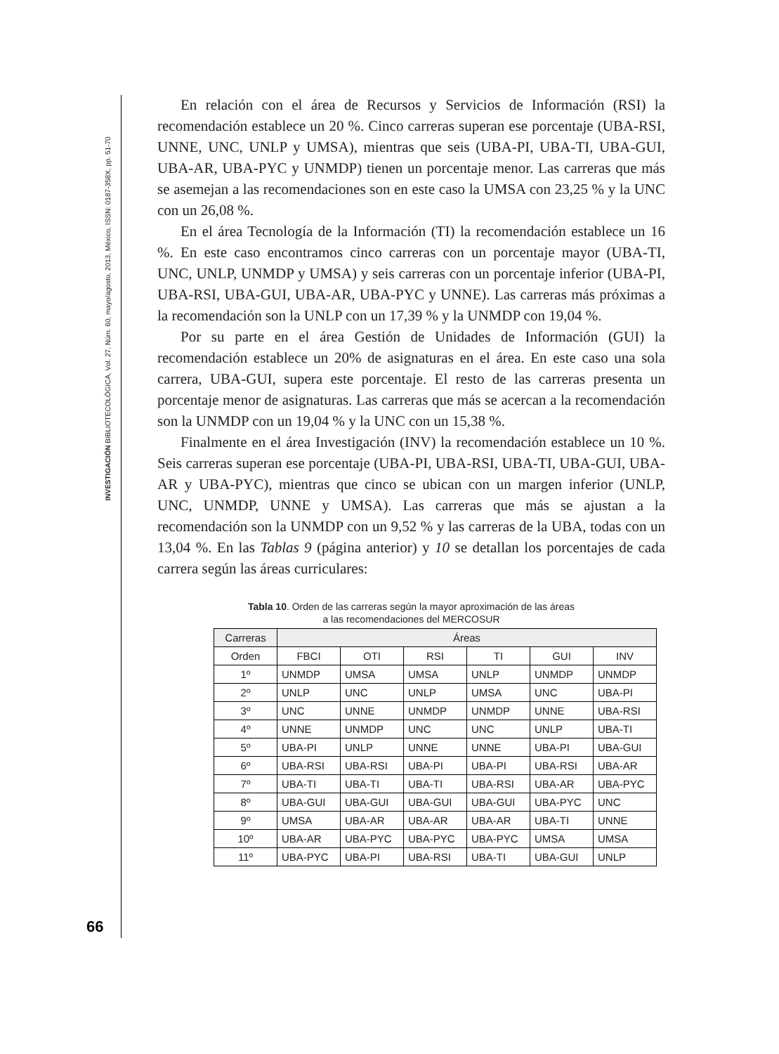INVESTIGACIÓN BIBLIOTECOLÓGICA, Vol. 27, Núm. 60, mayo/agosto, 2013, México, ISSN: 0187-358X, pp. 51-70
En relación con el área de Recursos y Servicios de Información (RSI) la recomendación establece un 20 %. Cinco carreras superan ese porcentaje (UBA-RSI, UNNE, UNC, UNLP y UMSA), mientras que seis (UBA-PI, UBA-TI, UBA-GUI, UBA-AR, UBA-PYC y UNMDP) tienen un porcentaje menor. Las carreras que más se asemejan a las recomendaciones son en este caso la UMSA con 23,25 % y la UNC con un 26,08 %.
En el área Tecnología de la Información (TI) la recomendación establece un 16 %. En este caso encontramos cinco carreras con un porcentaje mayor (UBA-TI, UNC, UNLP, UNMDP y UMSA) y seis carreras con un porcentaje inferior (UBA-PI, UBA-RSI, UBA-GUI, UBA-AR, UBA-PYC y UNNE). Las carreras más próximas a la recomendación son la UNLP con un 17,39 % y la UNMDP con 19,04 %.
Por su parte en el área Gestión de Unidades de Información (GUI) la recomendación establece un 20% de asignaturas en el área. En este caso una sola carrera, UBA-GUI, supera este porcentaje. El resto de las carreras presenta un porcentaje menor de asignaturas. Las carreras que más se acercan a la recomendación son la UNMDP con un 19,04 % y la UNC con un 15,38 %.
Finalmente en el área Investigación (INV) la recomendación establece un 10 %. Seis carreras superan ese porcentaje (UBA-PI, UBA-RSI, UBA-TI, UBA-GUI, UBA-AR y UBA-PYC), mientras que cinco se ubican con un margen inferior (UNLP, UNC, UNMDP, UNNE y UMSA). Las carreras que más se ajustan a la recomendación son la UNMDP con un 9,52 % y las carreras de la UBA, todas con un 13,04 %. En las Tablas 9 (página anterior) y 10 se detallan los porcentajes de cada carrera según las áreas curriculares:
Tabla 10. Orden de las carreras según la mayor aproximación de las áreas
a las recomendaciones del MERCOSUR
| Carreras | Áreas | | | | | |
| --- | --- | --- | --- | --- | --- | --- |
| Orden | FBCI | OTI | RSI | TI | GUI | INV |
| 1º | UNMDP | UMSA | UMSA | UNLP | UNMDP | UNMDP |
| 2º | UNLP | UNC | UNLP | UMSA | UNC | UBA-PI |
| 3º | UNC | UNNE | UNMDP | UNMDP | UNNE | UBA-RSI |
| 4º | UNNE | UNMDP | UNC | UNC | UNLP | UBA-TI |
| 5º | UBA-PI | UNLP | UNNE | UNNE | UBA-PI | UBA-GUI |
| 6º | UBA-RSI | UBA-RSI | UBA-PI | UBA-PI | UBA-RSI | UBA-AR |
| 7º | UBA-TI | UBA-TI | UBA-TI | UBA-RSI | UBA-AR | UBA-PYC |
| 8º | UBA-GUI | UBA-GUI | UBA-GUI | UBA-GUI | UBA-PYC | UNC |
| 9º | UMSA | UBA-AR | UBA-AR | UBA-AR | UBA-TI | UNNE |
| 10º | UBA-AR | UBA-PYC | UBA-PYC | UBA-PYC | UMSA | UMSA |
| 11º | UBA-PYC | UBA-PI | UBA-RSI | UBA-TI | UBA-GUI | UNLP |
66